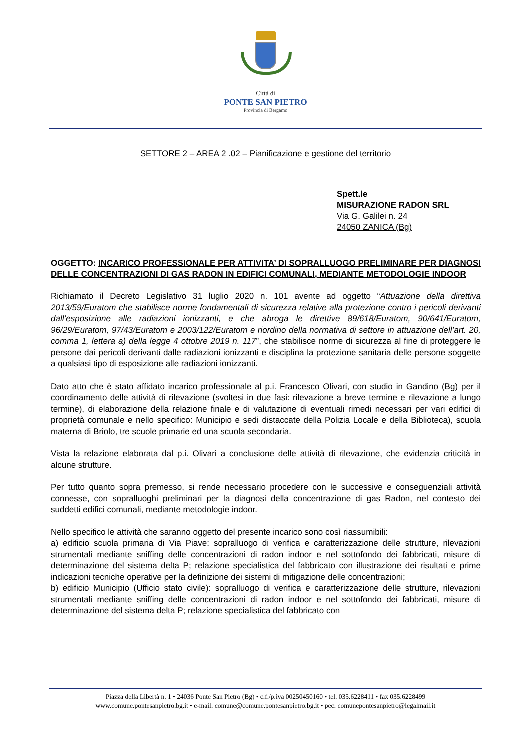Città di
PONTE SAN PIETRO
Provincia di Bergamo
SETTORE 2 – AREA 2 .02 – Pianificazione e gestione del territorio
Spett.le
MISURAZIONE RADON SRL
Via G. Galilei n. 24
24050 ZANICA (Bg)
OGGETTO: INCARICO PROFESSIONALE PER ATTIVITA’ DI SOPRALLUOGO PRELIMINARE PER DIAGNOSI DELLE CONCENTRAZIONI DI GAS RADON IN EDIFICI COMUNALI, MEDIANTE METODOLOGIE INDOOR
Richiamato il Decreto Legislativo 31 luglio 2020 n. 101 avente ad oggetto “Attuazione della direttiva 2013/59/Euratom che stabilisce norme fondamentali di sicurezza relative alla protezione contro i pericoli derivanti dall’esposizione alle radiazioni ionizzanti, e che abroga le direttive 89/618/Euratom, 90/641/Euratom, 96/29/Euratom, 97/43/Euratom e 2003/122/Euratom e riordino della normativa di settore in attuazione dell’art. 20, comma 1, lettera a) della legge 4 ottobre 2019 n. 117”, che stabilisce norme di sicurezza al fine di proteggere le persone dai pericoli derivanti dalle radiazioni ionizzanti e disciplina la protezione sanitaria delle persone soggette a qualsiasi tipo di esposizione alle radiazioni ionizzanti.
Dato atto che è stato affidato incarico professionale al p.i. Francesco Olivari, con studio in Gandino (Bg) per il coordinamento delle attività di rilevazione (svoltesi in due fasi: rilevazione a breve termine e rilevazione a lungo termine), di elaborazione della relazione finale e di valutazione di eventuali rimedi necessari per vari edifici di proprietà comunale e nello specifico: Municipio e sedi distaccate della Polizia Locale e della Biblioteca), scuola materna di Briolo, tre scuole primarie ed una scuola secondaria.
Vista la relazione elaborata dal p.i. Olivari a conclusione delle attività di rilevazione, che evidenzia criticità in alcune strutture.
Per tutto quanto sopra premesso, si rende necessario procedere con le successive e conseguenziali attività connesse, con sopralluoghi preliminari per la diagnosi della concentrazione di gas Radon, nel contesto dei suddetti edifici comunali, mediante metodologie indoor.
Nello specifico le attività che saranno oggetto del presente incarico sono così riassumibili:
a) edificio scuola primaria di Via Piave: sopralluogo di verifica e caratterizzazione delle strutture, rilevazioni strumentali mediante sniffing delle concentrazioni di radon indoor e nel sottofondo dei fabbricati, misure di determinazione del sistema delta P; relazione specialistica del fabbricato con illustrazione dei risultati e prime indicazioni tecniche operative per la definizione dei sistemi di mitigazione delle concentrazioni;
b) edificio Municipio (Ufficio stato civile): sopralluogo di verifica e caratterizzazione delle strutture, rilevazioni strumentali mediante sniffing delle concentrazioni di radon indoor e nel sottofondo dei fabbricati, misure di determinazione del sistema delta P; relazione specialistica del fabbricato con
Piazza della Libertà n. 1 • 24036 Ponte San Pietro (Bg) • c.f./p.iva 00250450160 • tel. 035.6228411 • fax 035.6228499
www.comune.pontesanpietro.bg.it • e-mail: comune@comune.pontesanpietro.bg.it • pec: comunepontesanpietro@legalmail.it